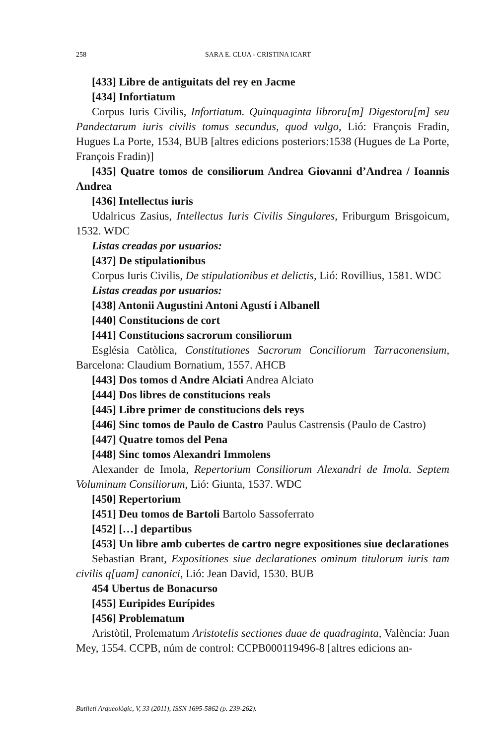258 SARA E. CLUA - CRISTINA ICART
[433] Libre de antiguitats del rey en Jacme
[434] Infortiatum
Corpus Iuris Civilis, Infortiatum. Quinquaginta libroru[m] Digestoru[m] seu Pandectarum iuris civilis tomus secundus, quod vulgo, Lió: François Fradin, Hugues La Porte, 1534, BUB [altres edicions posteriors:1538 (Hugues de La Porte, François Fradin)]
[435] Quatre tomos de consiliorum Andrea Giovanni d’Andrea / Ioannis Andrea
[436] Intellectus iuris
Udalricus Zasius, Intellectus Iuris Civilis Singulares, Friburgum Brisgoicum, 1532. WDC
Listas creadas por usuarios:
[437] De stipulationibus
Corpus Iuris Civilis, De stipulationibus et delictis, Lió: Rovillius, 1581. WDC
Listas creadas por usuarios:
[438] Antonii Augustini Antoni Agustí i Albanell
[440] Constitucions de cort
[441] Constitucions sacrorum consiliorum
Església Catòlica, Constitutiones Sacrorum Conciliorum Tarraconensium, Barcelona: Claudium Bornatium, 1557. AHCB
[443] Dos tomos d Andre Alciati Andrea Alciato
[444] Dos libres de constitucions reals
[445] Libre primer de constitucions dels reys
[446] Sinc tomos de Paulo de Castro Paulus Castrensis (Paulo de Castro)
[447] Quatre tomos del Pena
[448] Sinc tomos Alexandri Immolens
Alexander de Imola, Repertorium Consiliorum Alexandri de Imola. Septem Voluminum Consiliorum, Lió: Giunta, 1537. WDC
[450] Repertorium
[451] Deu tomos de Bartoli Bartolo Sassoferrato
[452] […] departibus
[453] Un libre amb cubertes de cartro negre expositiones siue declarationes
Sebastian Brant, Expositiones siue declarationes ominum titulorum iuris tam civilis q[uam] canonici, Lió: Jean David, 1530. BUB
454 Ubertus de Bonacurso
[455] Euripides Eurípides
[456] Problematum
Aristòtil, Prolematum Aristotelis sectiones duae de quadraginta, València: Juan Mey, 1554. CCPB, núm de control: CCPB000119496-8 [altres edicions an-
Butlletí Arqueològic, V, 33 (2011), ISSN 1695-5862 (p. 239-262).